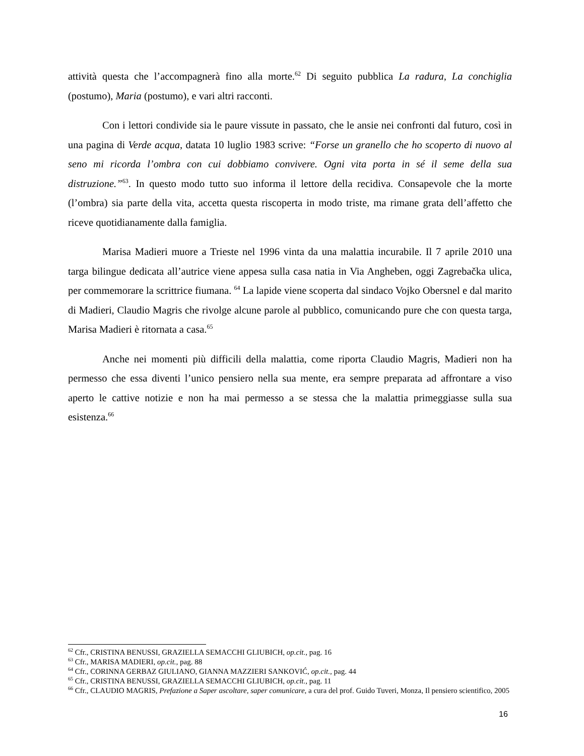attività questa che l’accompagnerà fino alla morte.<sup>62</sup> Di seguito pubblica La radura, La conchiglia (postumo), Maria (postumo), e vari altri racconti.
Con i lettori condivide sia le paure vissute in passato, che le ansie nei confronti dal futuro, così in una pagina di Verde acqua, datata 10 luglio 1983 scrive: “Forse un granello che ho scoperto di nuovo al seno mi ricorda l’ombra con cui dobbiamo convivere. Ogni vita porta in sé il seme della sua distruzione.”<sup>63</sup>. In questo modo tutto suo informa il lettore della recidiva. Consapevole che la morte (l’ombra) sia parte della vita, accetta questa riscoperta in modo triste, ma rimane grata dell’affetto che riceve quotidianamente dalla famiglia.
Marisa Madieri muore a Trieste nel 1996 vinta da una malattia incurabile. Il 7 aprile 2010 una targa bilingue dedicata all’autrice viene appesa sulla casa natia in Via Angheben, oggi Zagrebačka ulica, per commemorare la scrittrice fiumana. <sup>64</sup> La lapide viene scoperta dal sindaco Vojko Obersnel e dal marito di Madieri, Claudio Magris che rivolge alcune parole al pubblico, comunicando pure che con questa targa, Marisa Madieri è ritornata a casa.<sup>65</sup>
Anche nei momenti più difficili della malattia, come riporta Claudio Magris, Madieri non ha permesso che essa diventi l’unico pensiero nella sua mente, era sempre preparata ad affrontare a viso aperto le cattive notizie e non ha mai permesso a se stessa che la malattia primeggiasse sulla sua esistenza.<sup>66</sup>
<sup>62</sup> Cfr., CRISTINA BENUSSI, GRAZIELLA SEMACCHI GLIUBICH, op.cit., pag. 16
<sup>63</sup> Cfr., MARISA MADIERI, op.cit., pag. 88
<sup>64</sup> Cfr., CORINNA GERBAZ GIULIANO, GIANNA MAZZIERI SANKOVIĆ, op.cit., pag. 44
<sup>65</sup> Cfr., CRISTINA BENUSSI, GRAZIELLA SEMACCHI GLIUBICH, op.cit., pag. 11
<sup>66</sup> Cfr., CLAUDIO MAGRIS, Prefazione a Saper ascoltare, saper comunicare, a cura del prof. Guido Tuveri, Monza, Il pensiero scientifico, 2005
16